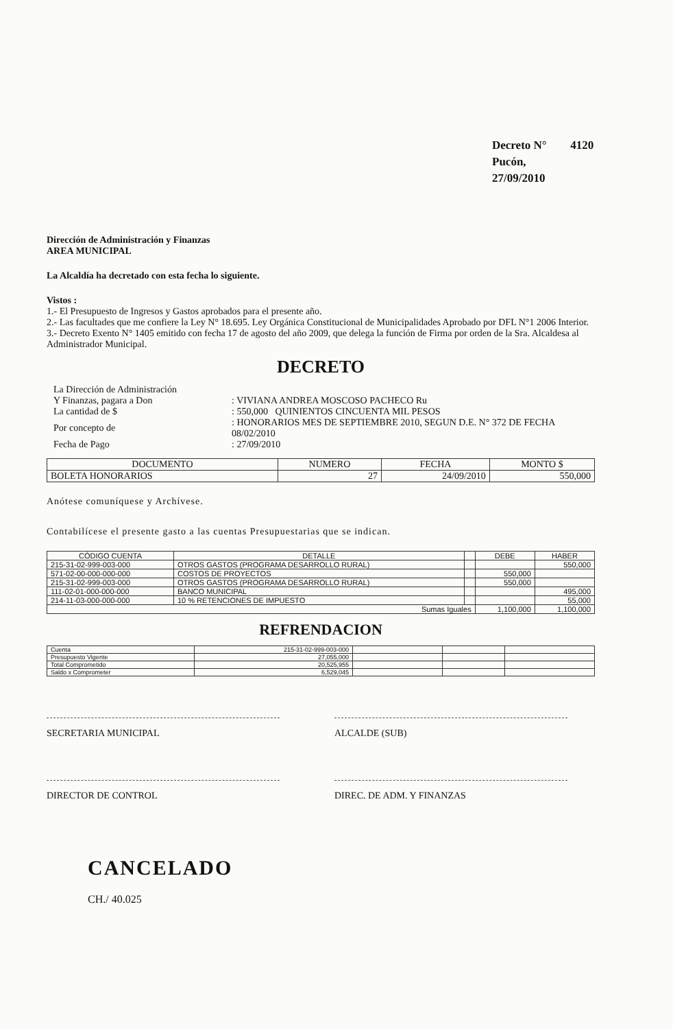Decreto N° 4120
Pucón, 27/09/2010
Dirección de Administración y Finanzas
AREA MUNICIPAL
La Alcaldía ha decretado con esta fecha lo siguiente.
Vistos :
1.- El Presupuesto de Ingresos y Gastos aprobados para el presente año.
2.- Las facultades que me confiere la Ley N° 18.695. Ley Orgánica Constitucional de Municipalidades Aprobado por DFL N°1 2006 Interior.
3.- Decreto Exento N° 1405 emitido con fecha 17 de agosto del año 2009, que delega la función de Firma por orden de la Sra. Alcaldesa al Administrador Municipal.
DECRETO
| La Dirección de Administración | |
| Y Finanzas, pagara a Don | : VIVIANA ANDREA MOSCOSO PACHECO Ru |
| La cantidad de $ | : 550,000 QUINIENTOS CINCUENTA MIL PESOS |
| Por concepto de | : HONORARIOS MES DE SEPTIEMBRE 2010, SEGUN D.E. N° 372 DE FECHA 08/02/2010 |
| Fecha de Pago | : 27/09/2010 |
| DOCUMENTO | NUMERO | FECHA | MONTO $ |
| --- | --- | --- | --- |
| BOLETA HONORARIOS | 27 | 24/09/2010 | 550,000 |
Anótese comuníquese y Archívese.
Contabilícese el presente gasto a las cuentas Presupuestarias que se indican.
| CÓDIGO CUENTA | DETALLE | | DEBE | HABER |
| --- | --- | --- | --- | --- |
| 215-31-02-999-003-000 | OTROS GASTOS (PROGRAMA DESARROLLO RURAL) | | | 550,000 |
| 571-02-00-000-000-000 | COSTOS DE PROYECTOS | | 550,000 | |
| 215-31-02-999-003-000 | OTROS GASTOS (PROGRAMA DESARROLLO RURAL) | | 550,000 | |
| 111-02-01-000-000-000 | BANCO MUNICIPAL | | | 495,000 |
| 214-11-03-000-000-000 | 10 % RETENCIONES DE IMPUESTO | | | 55,000 |
| Sumas Iguales | | | 1,100,000 | 1,100,000 |
REFRENDACION
| Cuenta | 215-31-02-999-003-000 | | | |
| Presupuesto Vigente | 27,055,000 | | | |
| Total Comprometido | 20,525,955 | | | |
| Saldo x Comprometer | 6,529,045 | | | |
SECRETARIA MUNICIPAL ALCALDE (SUB)
DIRECTOR DE CONTROL DIREC. DE ADM. Y FINANZAS
CANCELADO
CH./ 40.025